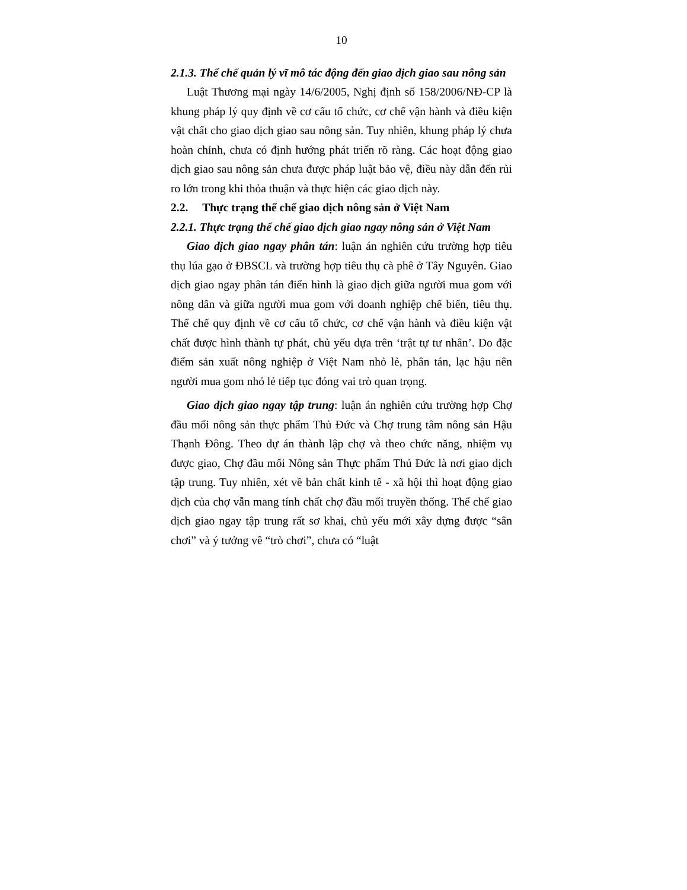10
2.1.3. Thể chế quản lý vĩ mô tác động đến giao dịch giao sau nông sản
Luật Thương mại ngày 14/6/2005, Nghị định số 158/2006/NĐ-CP là khung pháp lý quy định về cơ cấu tổ chức, cơ chế vận hành và điều kiện vật chất cho giao dịch giao sau nông sản. Tuy nhiên, khung pháp lý chưa hoàn chỉnh, chưa có định hướng phát triển rõ ràng. Các hoạt động giao dịch giao sau nông sản chưa được pháp luật bảo vệ, điều này dẫn đến rủi ro lớn trong khi thỏa thuận và thực hiện các giao dịch này.
2.2. Thực trạng thể chế giao dịch nông sản ở Việt Nam
2.2.1. Thực trạng thể chế giao dịch giao ngay nông sản ở Việt Nam
Giao dịch giao ngay phân tán: luận án nghiên cứu trường hợp tiêu thụ lúa gạo ở ĐBSCL và trường hợp tiêu thụ cà phê ở Tây Nguyên. Giao dịch giao ngay phân tán điển hình là giao dịch giữa người mua gom với nông dân và giữa người mua gom với doanh nghiệp chế biến, tiêu thụ. Thể chế quy định về cơ cấu tổ chức, cơ chế vận hành và điều kiện vật chất được hình thành tự phát, chủ yếu dựa trên ‘trật tự tư nhân’. Do đặc điểm sản xuất nông nghiệp ở Việt Nam nhỏ lẻ, phân tán, lạc hậu nên người mua gom nhỏ lẻ tiếp tục đóng vai trò quan trọng.
Giao dịch giao ngay tập trung: luận án nghiên cứu trường hợp Chợ đầu mối nông sản thực phẩm Thủ Đức và Chợ trung tâm nông sản Hậu Thạnh Đông. Theo dự án thành lập chợ và theo chức năng, nhiệm vụ được giao, Chợ đầu mối Nông sản Thực phẩm Thủ Đức là nơi giao dịch tập trung. Tuy nhiên, xét về bản chất kinh tế - xã hội thì hoạt động giao dịch của chợ vẫn mang tính chất chợ đầu mối truyền thống. Thể chế giao dịch giao ngay tập trung rất sơ khai, chủ yếu mới xây dựng được “sân chơi” và ý tưởng về “trò chơi”, chưa có “luật